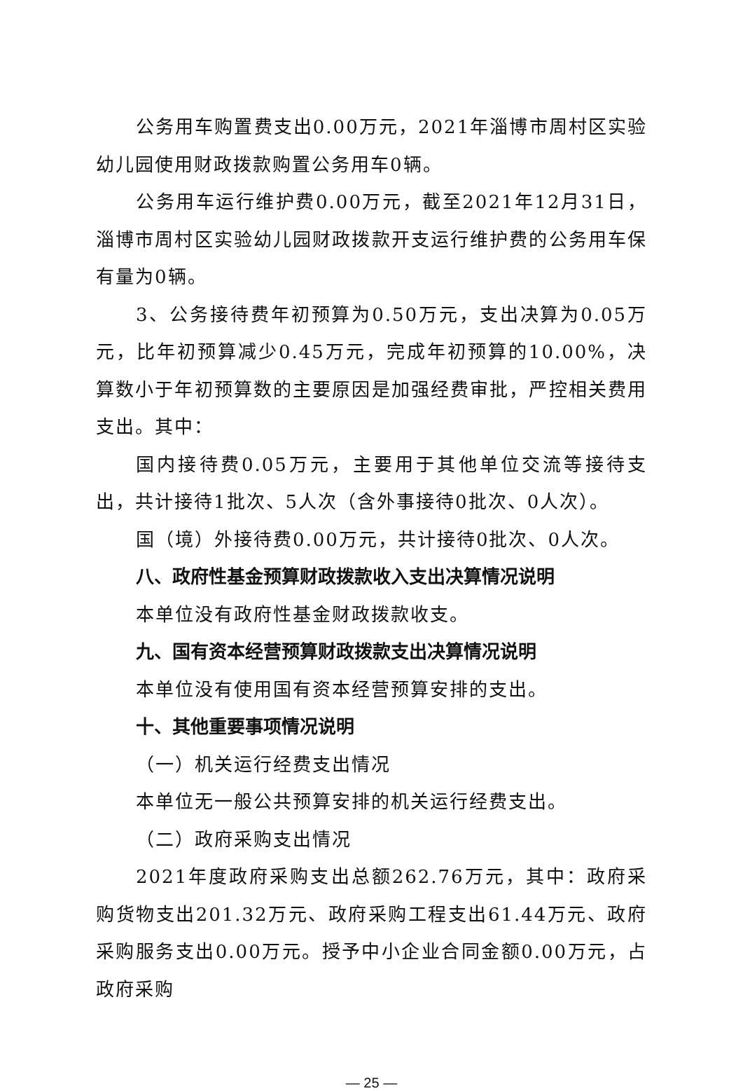公务用车购置费支出0.00万元，2021年淄博市周村区实验幼儿园使用财政拨款购置公务用车0辆。
公务用车运行维护费0.00万元，截至2021年12月31日，淄博市周村区实验幼儿园财政拨款开支运行维护费的公务用车保有量为0辆。
3、公务接待费年初预算为0.50万元，支出决算为0.05万元，比年初预算减少0.45万元，完成年初预算的10.00%，决算数小于年初预算数的主要原因是加强经费审批，严控相关费用支出。其中：
国内接待费0.05万元，主要用于其他单位交流等接待支出，共计接待1批次、5人次（含外事接待0批次、0人次）。
国（境）外接待费0.00万元，共计接待0批次、0人次。
八、政府性基金预算财政拨款收入支出决算情况说明
本单位没有政府性基金财政拨款收支。
九、国有资本经营预算财政拨款支出决算情况说明
本单位没有使用国有资本经营预算安排的支出。
十、其他重要事项情况说明
（一）机关运行经费支出情况
本单位无一般公共预算安排的机关运行经费支出。
（二）政府采购支出情况
2021年度政府采购支出总额262.76万元，其中：政府采购货物支出201.32万元、政府采购工程支出61.44万元、政府采购服务支出0.00万元。授予中小企业合同金额0.00万元，占政府采购
— 25 —